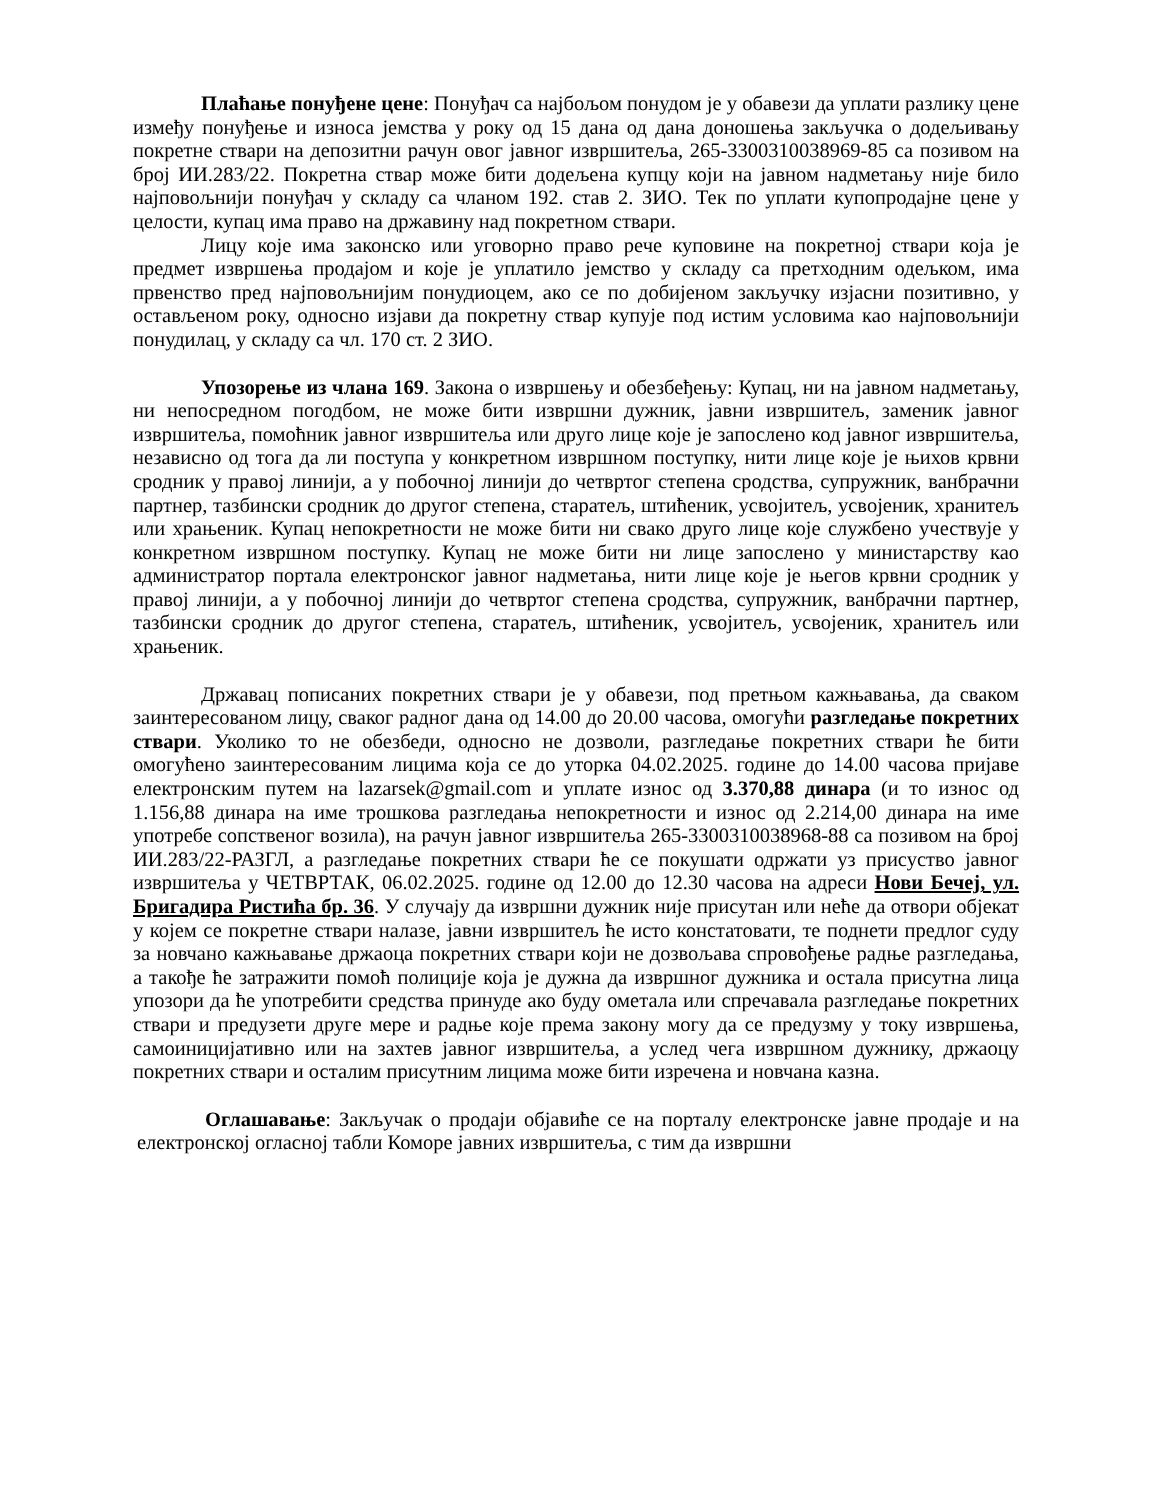Плаћање понуђене цене: Понуђач са најбољом понудом је у обавези да уплати разлику цене између понуђење и износа јемства у року од 15 дана од дана доношења закључка о додељивању покретне ствари на депозитни рачун овог јавног извршитеља, 265-3300310038969-85 са позивом на број ИИ.283/22. Покретна ствар може бити додељена купцу који на јавном надметању није било најповољнији понуђач у складу са чланом 192. став 2. ЗИО. Тек по уплати купопродајне цене у целости, купац има право на државину над покретном ствари.
Лицу које има законско или уговорно право рече куповине на покретној ствари која је предмет извршења продајом и које је уплатило јемство у складу са претходним одељком, има првенство пред најповољнијим понудиоцем, ако се по добијеном закључку изјасни позитивно, у остављеном року, односно изјави да покретну ствар купује под истим условима као најповољнији понудилац, у складу са чл. 170 ст. 2 ЗИО.
Упозорење из члана 169. Закона о извршењу и обезбеђењу: Купац, ни на јавном надметању, ни непосредном погодбом, не може бити извршни дужник, јавни извршитељ, заменик јавног извршитеља, помоћник јавног извршитеља или друго лице које је запослено код јавног извршитеља, независно од тога да ли поступа у конкретном извршном поступку, нити лице које је њихов крвни сродник у правој линији, а у побочној линији до четвртог степена сродства, супружник, ванбрачни партнер, тазбински сродник до другог степена, старатељ, штићеник, усвојитељ, усвојеник, хранитељ или храњеник. Купац непокретности не може бити ни свако друго лице које службено учествује у конкретном извршном поступку. Купац не може бити ни лице запослено у министарству као администратор портала електронског јавног надметања, нити лице које је његов крвни сродник у правој линији, а у побочној линији до четвртог степена сродства, супружник, ванбрачни партнер, тазбински сродник до другог степена, старатељ, штићеник, усвојитељ, усвојеник, хранитељ или храњеник.
Државац пописаних покретних ствари је у обавези, под претњом кажњавања, да сваком заинтересованом лицу, сваког радног дана од 14.00 до 20.00 часова, омогући разгледање покретних ствари. Уколико то не обезбеди, односно не дозволи, разгледање покретних ствари ће бити омогућено заинтересованим лицима која се до уторка 04.02.2025. године до 14.00 часова пријаве електронским путем на lazarsek@gmail.com и уплате износ од 3.370,88 динара (и то износ од 1.156,88 динара на име трошкова разгледања непокретности и износ од 2.214,00 динара на име употребе сопственог возила), на рачун јавног извршитеља 265-3300310038968-88 са позивом на број ИИ.283/22-РАЗГЛ, а разгледање покретних ствари ће се покушати одржати уз присуство јавног извршитеља у ЧЕТВРТАК, 06.02.2025. године од 12.00 до 12.30 часова на адреси Нови Бечеј, ул. Бригадира Ристића бр. 36. У случају да извршни дужник није присутан или неће да отвори објекат у којем се покретне ствари налазе, јавни извршитељ ће исто констатовати, те поднети предлог суду за новчано кажњавање држаоца покретних ствари који не дозвољава спровођење радње разгледања, а такође ће затражити помоћ полиције која је дужна да извршног дужника и остала присутна лица упозори да ће употребити средства принуде ако буду ометала или спречавала разгледање покретних ствари и предузети друге мере и радње које према закону могу да се предузму у току извршења, самоиницијативно или на захтев јавног извршитеља, а услед чега извршном дужнику, држаоцу покретних ствари и осталим присутним лицима може бити изречена и новчана казна.
Оглашавање: Закључак о продаји објавиће се на порталу електронске јавне продаје и на електронској огласној табли Коморе јавних извршитеља, с тим да извршни